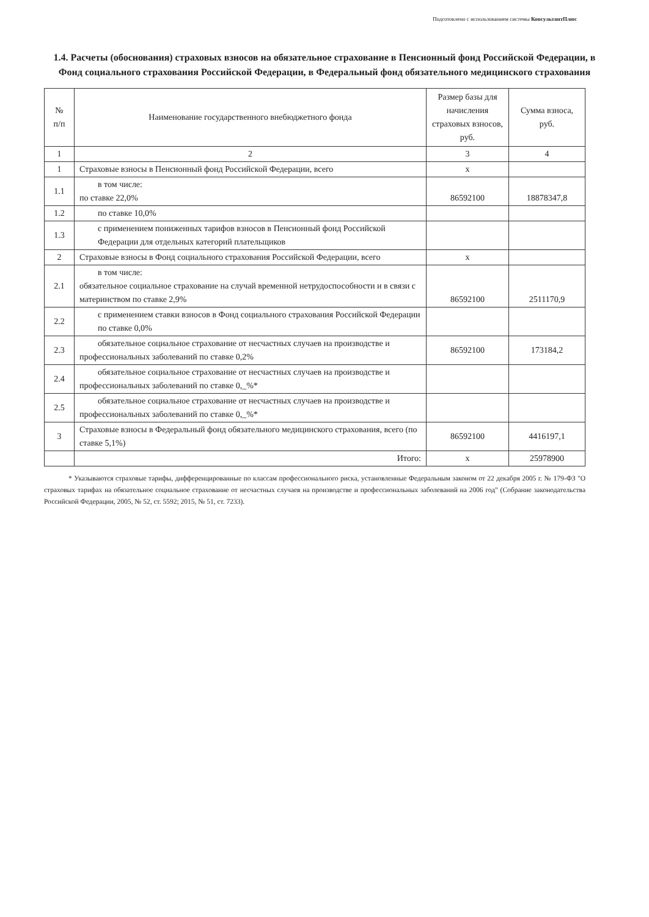Подготовлено с использованием системы КонсультантПлюс
1.4. Расчеты (обоснования) страховых взносов на обязательное страхование в Пенсионный фонд Российской Федерации, в Фонд социального страхования Российской Федерации, в Федеральный фонд обязательного медицинского страхования
| № п/п | Наименование государственного внебюджетного фонда | Размер базы для начисления страховых взносов, руб. | Сумма взноса, руб. |
| --- | --- | --- | --- |
| 1 | 2 | 3 | 4 |
| 1 | Страховые взносы в Пенсионный фонд Российской Федерации, всего | x | |
| 1.1 | в том числе: по ставке 22,0% | 86592100 | 18878347,8 |
| 1.2 | по ставке 10,0% | | |
| 1.3 | с применением пониженных тарифов взносов в Пенсионный фонд Российской Федерации для отдельных категорий плательщиков | | |
| 2 | Страховые взносы в Фонд социального страхования Российской Федерации, всего | x | |
| 2.1 | в том числе: обязательное социальное страхование на случай временной нетрудоспособности и в связи с материнством по ставке 2,9% | 86592100 | 2511170,9 |
| 2.2 | с применением ставки взносов в Фонд социального страхования Российской Федерации по ставке 0,0% | | |
| 2.3 | обязательное социальное страхование от несчастных случаев на производстве и профессиональных заболеваний по ставке 0,2% | 86592100 | 173184,2 |
| 2.4 | обязательное социальное страхование от несчастных случаев на производстве и профессиональных заболеваний по ставке 0,_%* | | |
| 2.5 | обязательное социальное страхование от несчастных случаев на производстве и профессиональных заболеваний по ставке 0,_%* | | |
| 3 | Страховые взносы в Федеральный фонд обязательного медицинского страхования, всего (по ставке 5,1%) | 86592100 | 4416197,1 |
| | Итого: | x | 25978900 |
* Указываются страховые тарифы, дифференцированные по классам профессионального риска, установленные Федеральным законом от 22 декабря 2005 г. № 179-ФЗ "О страховых тарифах на обязательное социальное страхование от несчастных случаев на производстве и профессиональных заболеваний на 2006 год" (Собрание законодательства Российской Федерации, 2005, № 52, ст. 5592; 2015, № 51, ст. 7233).